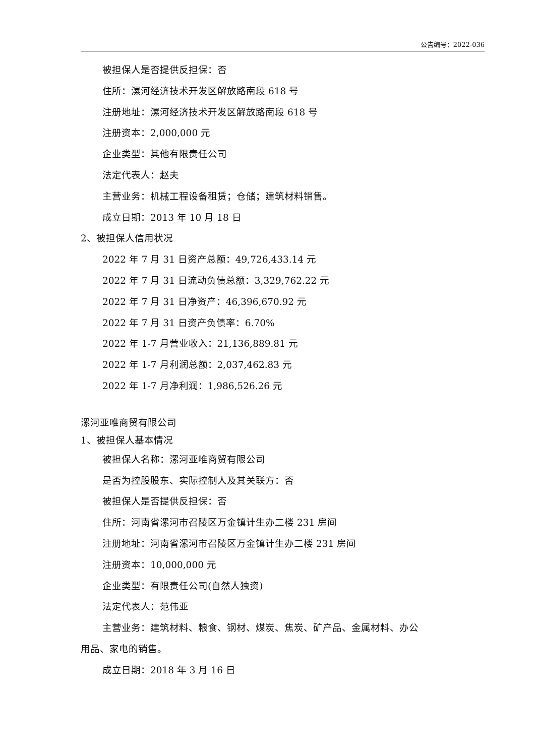公告编号：2022-036
被担保人是否提供反担保：否
住所：漯河经济技术开发区解放路南段 618 号
注册地址：漯河经济技术开发区解放路南段 618 号
注册资本：2,000,000 元
企业类型：其他有限责任公司
法定代表人：赵夫
主营业务：机械工程设备租赁；仓储；建筑材料销售。
成立日期：2013 年 10 月 18 日
2、被担保人信用状况
2022 年 7 月 31 日资产总额：49,726,433.14 元
2022 年 7 月 31 日流动负债总额：3,329,762.22 元
2022 年 7 月 31 日净资产：46,396,670.92 元
2022 年 7 月 31 日资产负债率：6.70%
2022 年 1-7 月营业收入：21,136,889.81 元
2022 年 1-7 月利润总额：2,037,462.83 元
2022 年 1-7 月净利润：1,986,526.26 元
漯河亚唯商贸有限公司
1、被担保人基本情况
被担保人名称：漯河亚唯商贸有限公司
是否为控股股东、实际控制人及其关联方：否
被担保人是否提供反担保：否
住所：河南省漯河市召陵区万金镇计生办二楼 231 房间
注册地址：河南省漯河市召陵区万金镇计生办二楼 231 房间
注册资本：10,000,000 元
企业类型：有限责任公司(自然人独资)
法定代表人：范伟亚
主营业务：建筑材料、粮食、钢材、煤炭、焦炭、矿产品、金属材料、办公
用品、家电的销售。
成立日期：2018 年 3 月 16 日